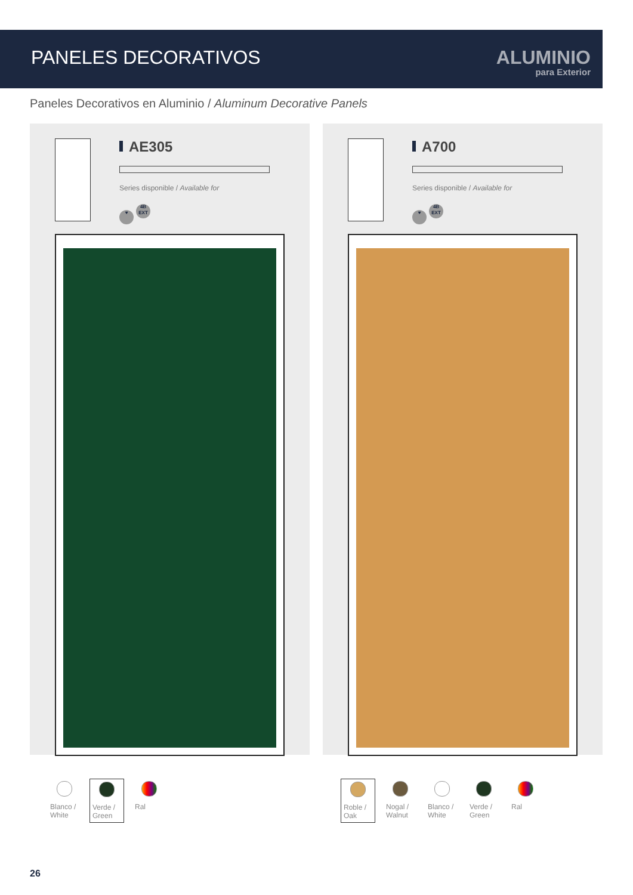PANELES DECORATIVOS
ALUMINIO
para Exterior
Paneles Decorativos en Aluminio / Aluminum Decorative Panels
AE305
Series disponible / Available for
♥ 4B
EXT
Blanco / White
Verde / Green
Ral
A700
Series disponible / Available for
♥ 4B
EXT
Roble / Oak
Nogal / Walnut
Blanco / White
Verde / Green
Ral
26